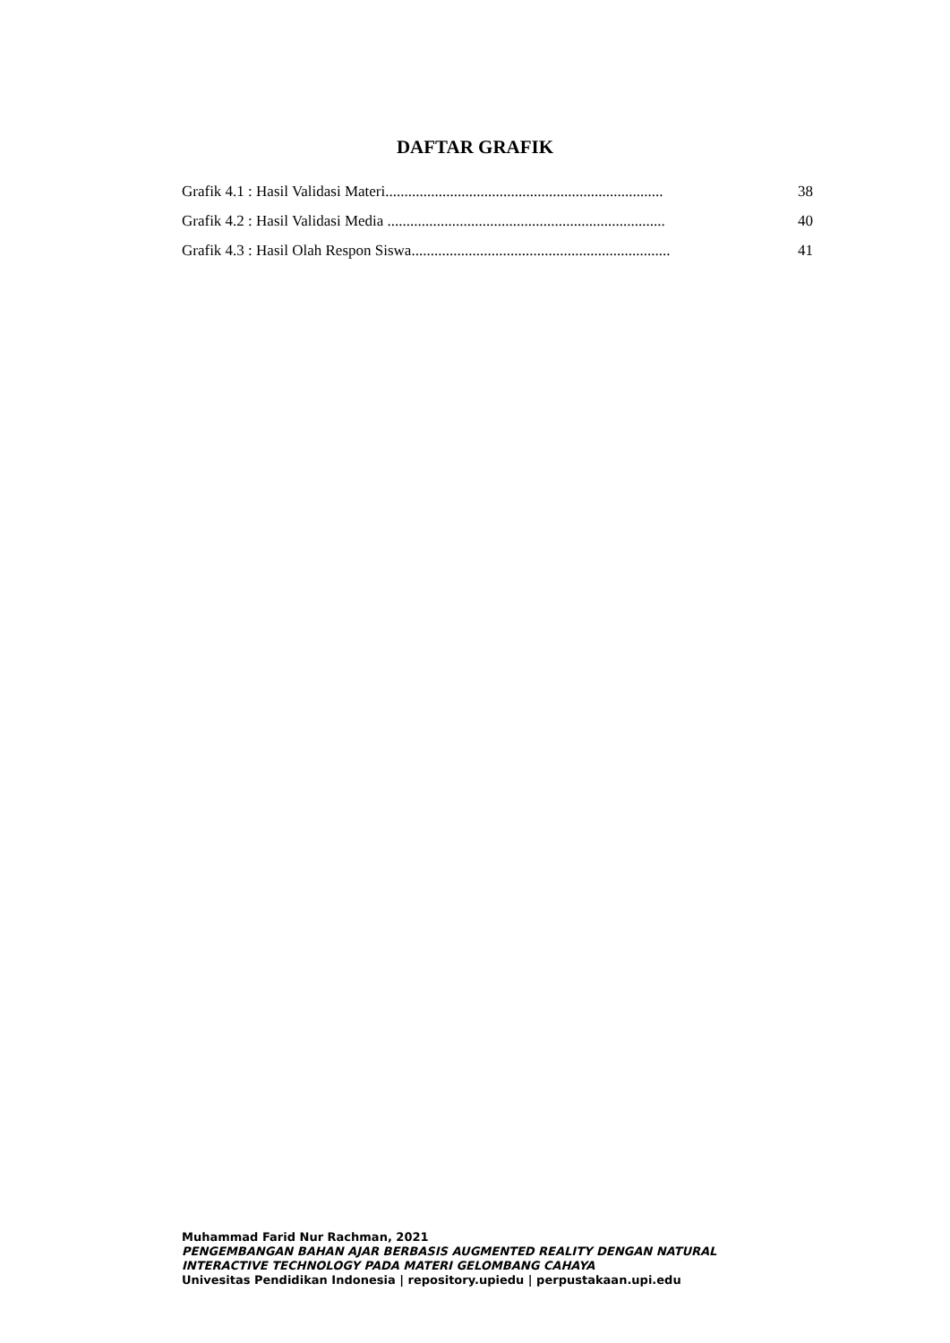DAFTAR GRAFIK
Grafik 4.1 : Hasil Validasi Materi......................................................................... 38
Grafik 4.2 : Hasil Validasi Media ......................................................................... 40
Grafik 4.3 : Hasil Olah Respon Siswa.................................................................... 41
Muhammad Farid Nur Rachman, 2021
PENGEMBANGAN BAHAN AJAR BERBASIS AUGMENTED REALITY DENGAN NATURAL
INTERACTIVE TECHNOLOGY PADA MATERI GELOMBANG CAHAYA
Univesitas Pendidikan Indonesia | repository.upiedu | perpustakaan.upi.edu